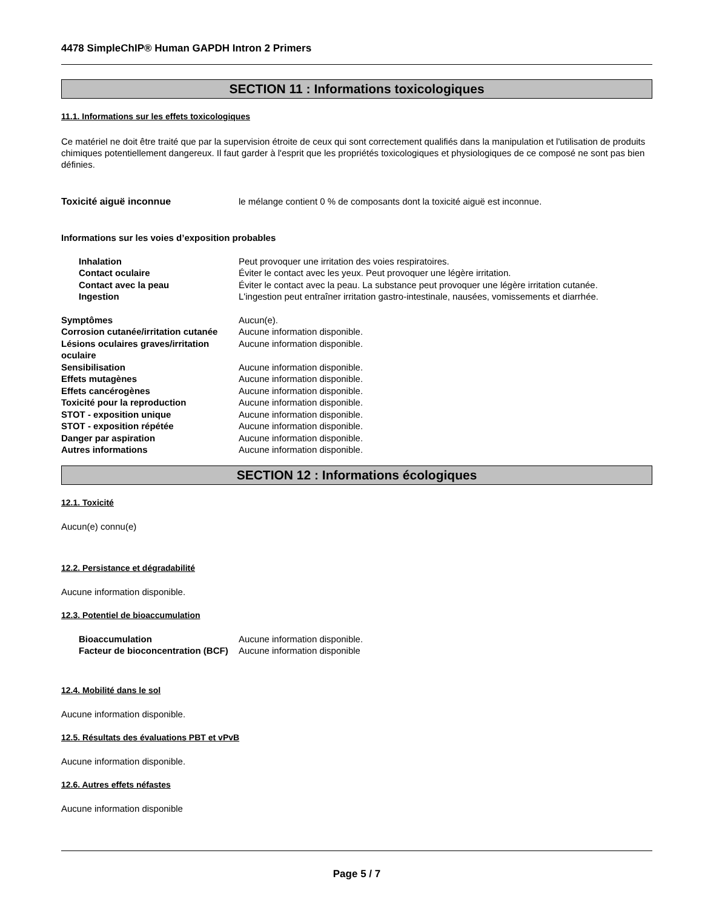4478 SimpleChIP® Human GAPDH Intron 2 Primers
SECTION 11 : Informations toxicologiques
11.1. Informations sur les effets toxicologiques
Ce matériel ne doit être traité que par la supervision étroite de ceux qui sont correctement qualifiés dans la manipulation et l'utilisation de produits chimiques potentiellement dangereux. Il faut garder à l'esprit que les propriétés toxicologiques et physiologiques de ce composé ne sont pas bien définies.
Toxicité aiguë inconnue le mélange contient 0 % de composants dont la toxicité aiguë est inconnue.
Informations sur les voies d’exposition probables
Inhalation Peut provoquer une irritation des voies respiratoires.
Contact oculaire Éviter le contact avec les yeux. Peut provoquer une légère irritation.
Contact avec la peau Éviter le contact avec la peau. La substance peut provoquer une légère irritation cutanée.
Ingestion L'ingestion peut entraîner irritation gastro-intestinale, nausées, vomissements et diarrhée.
Symptômes Aucun(e).
Corrosion cutanée/irritation cutanée Aucune information disponible.
Lésions oculaires graves/irritation oculaire Aucune information disponible.
Sensibilisation Aucune information disponible.
Effets mutagènes Aucune information disponible.
Effets cancérogènes Aucune information disponible.
Toxicité pour la reproduction Aucune information disponible.
STOT - exposition unique Aucune information disponible.
STOT - exposition répétée Aucune information disponible.
Danger par aspiration Aucune information disponible.
Autres informations Aucune information disponible.
SECTION 12 : Informations écologiques
12.1. Toxicité
Aucun(e) connu(e)
12.2. Persistance et dégradabilité
Aucune information disponible.
12.3. Potentiel de bioaccumulation
Bioaccumulation Aucune information disponible.
Facteur de bioconcentration (BCF) Aucune information disponible
12.4. Mobilité dans le sol
Aucune information disponible.
12.5. Résultats des évaluations PBT et vPvB
Aucune information disponible.
12.6. Autres effets néfastes
Aucune information disponible
Page 5 / 7